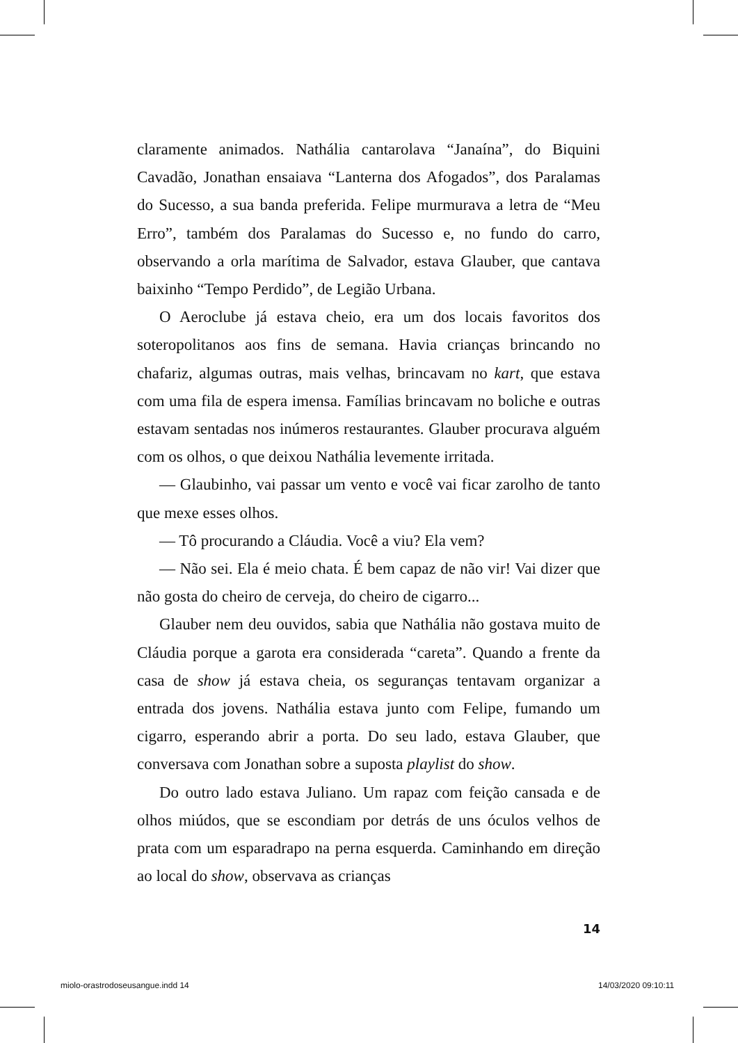claramente animados. Nathália cantarolava “Janaína”, do Biquini Cavadão, Jonathan ensaiava “Lanterna dos Afogados”, dos Paralamas do Sucesso, a sua banda preferida. Felipe murmurava a letra de “Meu Erro”, também dos Paralamas do Sucesso e, no fundo do carro, observando a orla marítima de Salvador, estava Glauber, que cantava baixinho “Tempo Perdido”, de Legião Urbana.
O Aeroclube já estava cheio, era um dos locais favoritos dos soteropolitanos aos fins de semana. Havia crianças brincando no chafariz, algumas outras, mais velhas, brincavam no kart, que estava com uma fila de espera imensa. Famílias brincavam no boliche e outras estavam sentadas nos inúmeros restaurantes. Glauber procurava alguém com os olhos, o que deixou Nathália levemente irritada.
— Glaubinho, vai passar um vento e você vai ficar zarolho de tanto que mexe esses olhos.
— Tô procurando a Cláudia. Você a viu? Ela vem?
— Não sei. Ela é meio chata. É bem capaz de não vir! Vai dizer que não gosta do cheiro de cerveja, do cheiro de cigarro...
Glauber nem deu ouvidos, sabia que Nathália não gostava muito de Cláudia porque a garota era considerada “careta”. Quando a frente da casa de show já estava cheia, os seguranças tentavam organizar a entrada dos jovens. Nathália estava junto com Felipe, fumando um cigarro, esperando abrir a porta. Do seu lado, estava Glauber, que conversava com Jonathan sobre a suposta playlist do show.
Do outro lado estava Juliano. Um rapaz com feição cansada e de olhos miúdos, que se escondiam por detrás de uns óculos velhos de prata com um esparadrapo na perna esquerda. Caminhando em direção ao local do show, observava as crianças
14
miolo-orastrodoseusangue.indd 14
14/03/2020 09:10:11